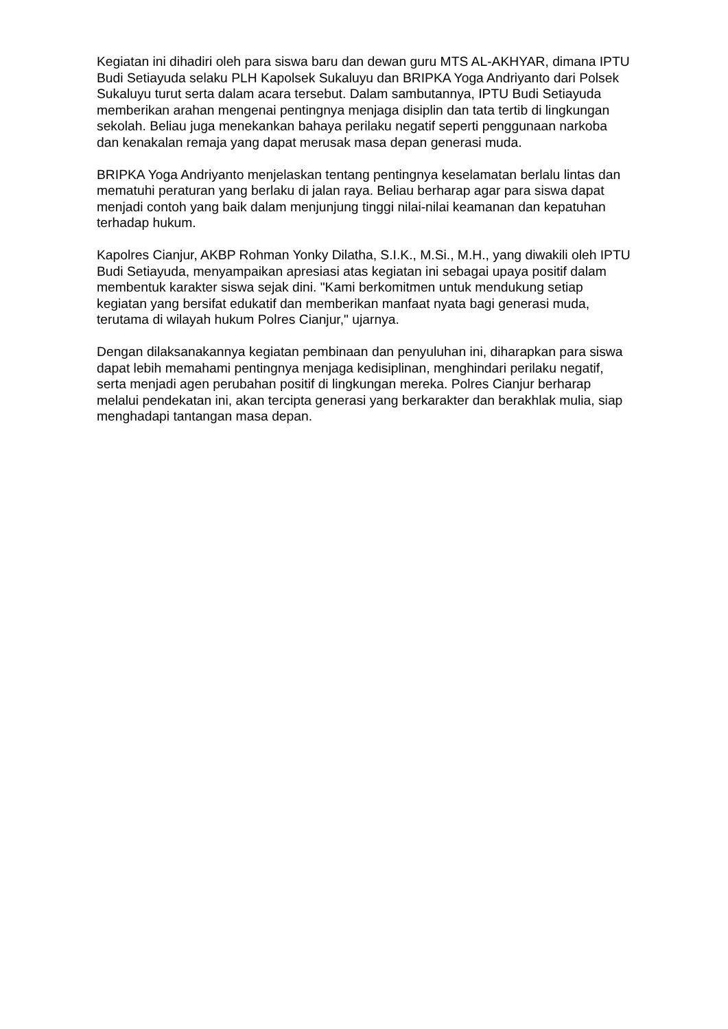Kegiatan ini dihadiri oleh para siswa baru dan dewan guru MTS AL-AKHYAR, dimana IPTU Budi Setiayuda selaku PLH Kapolsek Sukaluyu dan BRIPKA Yoga Andriyanto dari Polsek Sukaluyu turut serta dalam acara tersebut. Dalam sambutannya, IPTU Budi Setiayuda memberikan arahan mengenai pentingnya menjaga disiplin dan tata tertib di lingkungan sekolah. Beliau juga menekankan bahaya perilaku negatif seperti penggunaan narkoba dan kenakalan remaja yang dapat merusak masa depan generasi muda.
BRIPKA Yoga Andriyanto menjelaskan tentang pentingnya keselamatan berlalu lintas dan mematuhi peraturan yang berlaku di jalan raya. Beliau berharap agar para siswa dapat menjadi contoh yang baik dalam menjunjung tinggi nilai-nilai keamanan dan kepatuhan terhadap hukum.
Kapolres Cianjur, AKBP Rohman Yonky Dilatha, S.I.K., M.Si., M.H., yang diwakili oleh IPTU Budi Setiayuda, menyampaikan apresiasi atas kegiatan ini sebagai upaya positif dalam membentuk karakter siswa sejak dini. "Kami berkomitmen untuk mendukung setiap kegiatan yang bersifat edukatif dan memberikan manfaat nyata bagi generasi muda, terutama di wilayah hukum Polres Cianjur," ujarnya.
Dengan dilaksanakannya kegiatan pembinaan dan penyuluhan ini, diharapkan para siswa dapat lebih memahami pentingnya menjaga kedisiplinan, menghindari perilaku negatif, serta menjadi agen perubahan positif di lingkungan mereka. Polres Cianjur berharap melalui pendekatan ini, akan tercipta generasi yang berkarakter dan berakhlak mulia, siap menghadapi tantangan masa depan.